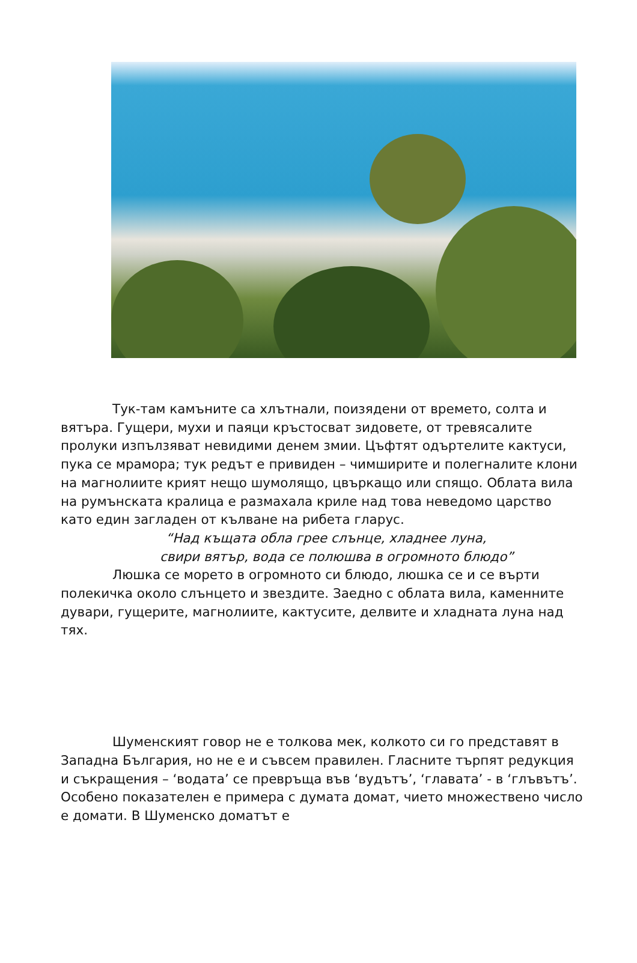Тук-там камъните са хлътнали, поизядени от времето, солта и вятъра. Гущери, мухи и паяци кръстосват зидовете, от тревясалите пролуки изпълзяват невидими денем змии. Цъфтят одъртелите кактуси, пука се мрамора; тук редът е привиден – чимширите и полегналите клони на магнолиите крият нещо шумолящо, цвъркащо или спящо. Облата вила на румънската кралица е размахала криле над това неведомо царство като един загладен от кълване на рибета гларус.
“Над къщата обла грее слънце, хладнее луна,
свири вятър, вода се полюшва в огромното блюдо”
Люшка се морето в огромното си блюдо, люшка се и се върти полекичка около слънцето и звездите. Заедно с облата вила, каменните дувари, гущерите, магнолиите, кактусите, делвите и хладната луна над тях.
Шуменският говор не е толкова мек, колкото си го представят в Западна България, но не е и съвсем правилен. Гласните търпят редукция и съкращения – ‘водата’ се превръща във ‘вудътъ’, ‘главата’ - в ‘глъвътъ’. Особено показателен е примера с думата домат, чието множествено число е домати. В Шуменско доматът е